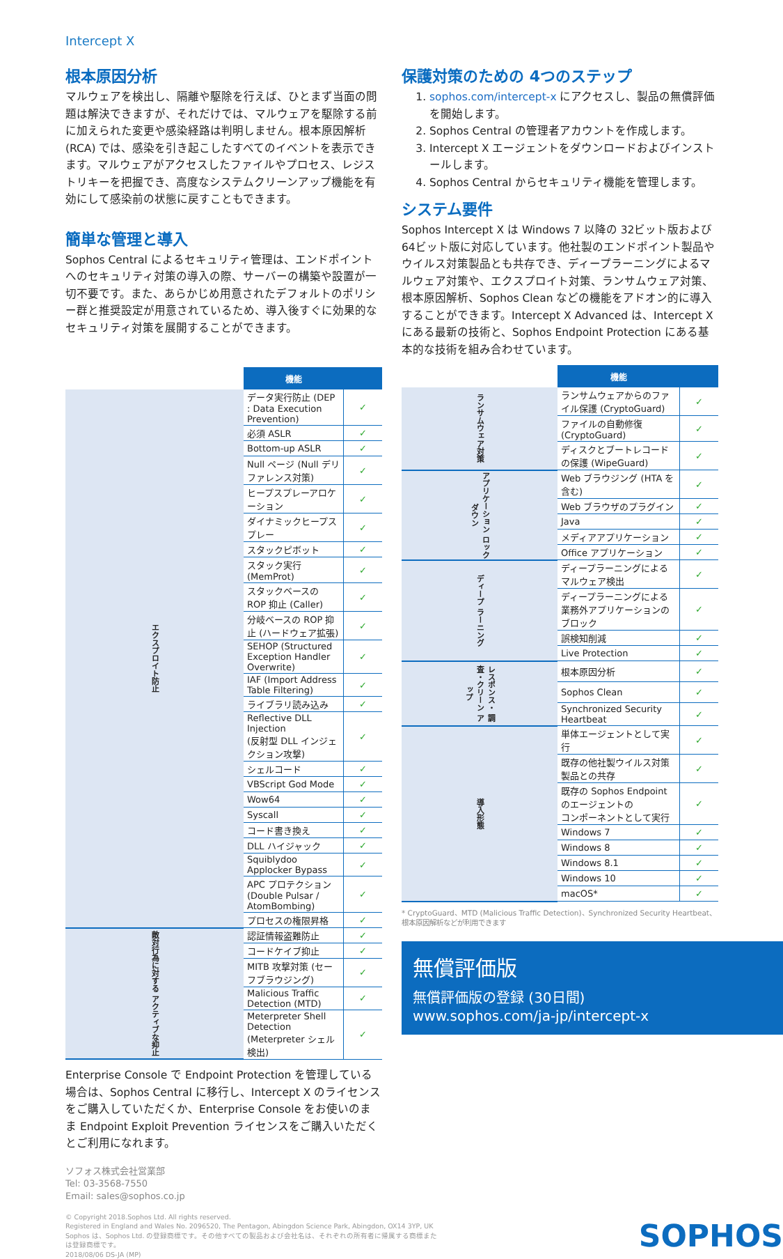Intercept X
根本原因分析
マルウェアを検出し、隔離や駆除を行えば、ひとまず当面の問題は解決できますが、それだけでは、マルウェアを駆除する前に加えられた変更や感染経路は判明しません。根本原因解析 (RCA) では、感染を引き起こしたすべてのイベントを表示できます。マルウェアがアクセスしたファイルやプロセス、レジストリキーを把握でき、高度なシステムクリーンアップ機能を有効にして感染前の状態に戻すこともできます。
簡単な管理と導入
Sophos Central によるセキュリティ管理は、エンドポイントへのセキュリティ対策の導入の際、サーバーの構築や設置が一切不要です。また、あらかじめ用意されたデフォルトのポリシー群と推奨設定が用意されているため、導入後すぐに効果的なセキュリティ対策を展開することができます。
| | 機能 | |
| --- | --- | --- |
| エクスプロイト防止 | データ実行防止 (DEP : Data Execution Prevention) | ✓ |
| | 必須 ASLR | ✓ |
| | Bottom-up ASLR | ✓ |
| | Null ページ (Null デリファレンス対策) | ✓ |
| | ヒープスプレーアロケーション | ✓ |
| | ダイナミックヒープスプレー | ✓ |
| | スタックピボット | ✓ |
| | スタック実行 (MemProt) | ✓ |
| | スタックベースの ROP 抑止 (Caller) | ✓ |
| | 分岐ベースの ROP 抑止 (ハードウェア拡張) | ✓ |
| | SEHOP (Structured Exception Handler Overwrite) | ✓ |
| | IAF (Import Address Table Filtering) | ✓ |
| | ライブラリ読み込み | ✓ |
| | Reflective DLL Injection (反射型 DLL インジェクション攻撃) | ✓ |
| | シェルコード | ✓ |
| | VBScript God Mode | ✓ |
| | Wow64 | ✓ |
| | Syscall | ✓ |
| | コード書き換え | ✓ |
| | DLL ハイジャック | ✓ |
| | Squiblydoo Applocker Bypass | ✓ |
| | APC プロテクション (Double Pulsar / AtomBombing) | ✓ |
| | プロセスの権限昇格 | ✓ |
| 敵対行為に対する アクティブな抑止 | 認証情報盗難防止 | ✓ |
| | コードケイブ抑止 | ✓ |
| | MITB 攻撃対策 (セーフブラウジング) | ✓ |
| | Malicious Traffic Detection (MTD) | ✓ |
| | Meterpreter Shell Detection (Meterpreter シェル検出) | ✓ |
Enterprise Console で Endpoint Protection を管理している場合は、Sophos Central に移行し、Intercept X のライセンスをご購入していただくか、Enterprise Console をお使いのまま Endpoint Exploit Prevention ライセンスをご購入いただくとご利用になれます。
ソフォス株式会社営業部
Tel: 03-3568-7550
Email: sales@sophos.co.jp
保護対策のための 4つのステップ
1. sophos.com/intercept-x にアクセスし、製品の無償評価を開始します。
2. Sophos Central の管理者アカウントを作成します。
3. Intercept X エージェントをダウンロードおよびインストールします。
4. Sophos Central からセキュリティ機能を管理します。
システム要件
Sophos Intercept X は Windows 7 以降の 32ビット版および 64ビット版に対応しています。他社製のエンドポイント製品やウイルス対策製品とも共存でき、ディープラーニングによるマルウェア対策や、エクスプロイト対策、ランサムウェア対策、根本原因解析、Sophos Clean などの機能をアドオン的に導入することができます。Intercept X Advanced は、Intercept X にある最新の技術と、Sophos Endpoint Protection にある基本的な技術を組み合わせています。
| | 機能 | |
| --- | --- | --- |
| ランサムウェア対策 | ランサムウェアからのファイル保護 (CryptoGuard) | ✓ |
| | ファイルの自動修復 (CryptoGuard) | ✓ |
| | ディスクとブートレコードの保護 (WipeGuard) | ✓ |
| アプリケーション ロックダウン | Web ブラウジング (HTA を含む) | ✓ |
| | Web ブラウザのプラグイン | ✓ |
| | Java | ✓ |
| | メディアアプリケーション | ✓ |
| | Office アプリケーション | ✓ |
| ディープ ラーニング | ディープラーニングによるマルウェア検出 | ✓ |
| | ディープラーニングによる業務外アプリケーションのブロック | ✓ |
| | 誤検知削減 | ✓ |
| | Live Protection | ✓ |
| レスポンス・ 調査・クリーン アップ | 根本原因分析 | ✓ |
| | Sophos Clean | ✓ |
| | Synchronized Security Heartbeat | ✓ |
| 導入形態 | 単体エージェントとして実行 | ✓ |
| | 既存の他社製ウイルス対策製品との共存 | ✓ |
| | 既存の Sophos Endpoint のエージェントの コンポーネントとして実行 | ✓ |
| | Windows 7 | ✓ |
| | Windows 8 | ✓ |
| | Windows 8.1 | ✓ |
| | Windows 10 | ✓ |
| | macOS* | ✓ |
* CryptoGuard、MTD (Malicious Traffic Detection)、Synchronized Security Heartbeat、根本原因解析などが利用できます
無償評価版
無償評価版の登録 (30日間)
www.sophos.com/ja-jp/intercept-x
© Copyright 2018.Sophos Ltd. All rights reserved.
Registered in England and Wales No. 2096520, The Pentagon, Abingdon Science Park, Abingdon, OX14 3YP, UK
Sophos は、Sophos Ltd. の登録商標です。その他すべての製品および会社名は、それぞれの所有者に帰属する商標または登録商標です。
2018/08/06 DS-JA (MP)
SOPHOS